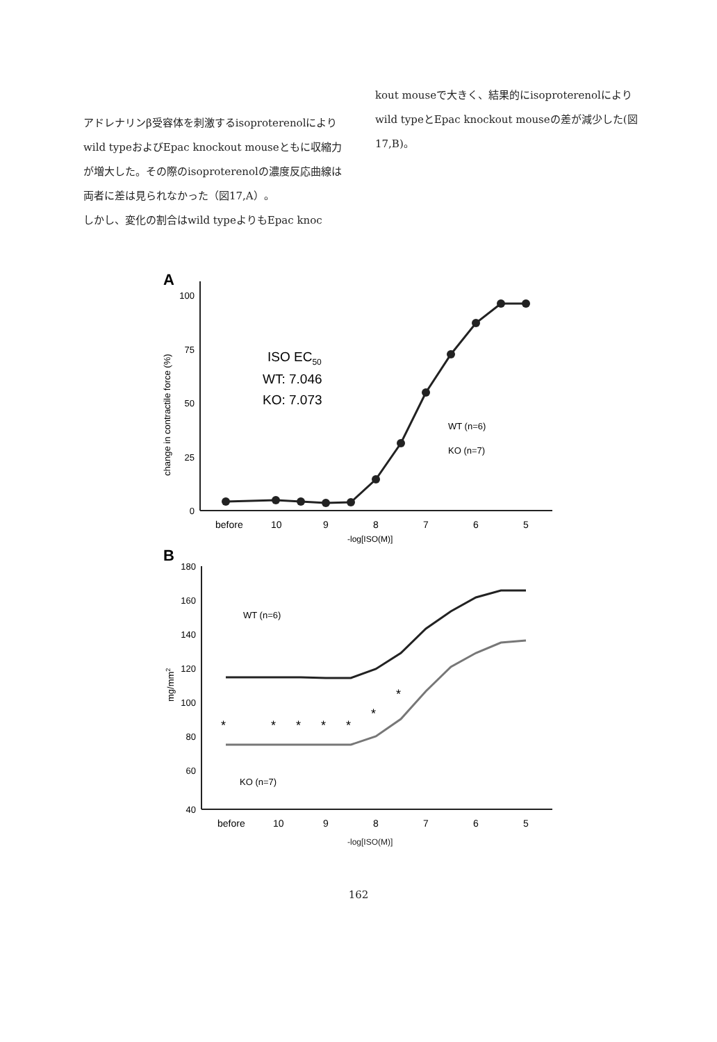アドレナリンβ受容体を刺激するisoproterenolによりwild typeおよびEpac knockout mouseともに収縮力が増大した。その際のisoproterenolの濃度反応曲線は両者に差は見られなかった（図17,A）。
しかし、変化の割合はwild typeよりもEpac knoc
kout mouseで大きく、結果的にisoproterenolによりwild typeとEpac knockout mouseの差が減少した(図17,B)。
A
100
75
50
25
0
change in contractile force (%)
ISO EC50
WT: 7.046
KO: 7.073
WT (n=6)
KO (n=7)
before
10
9
8
7
6
5
-log[ISO(M)]
B
180
160
140
120
100
80
60
40
mg/mm2
WT (n=6)
KO (n=7)
*
*
*
*
*
*
*
before
10
9
8
7
6
5
-log[ISO(M)]
162